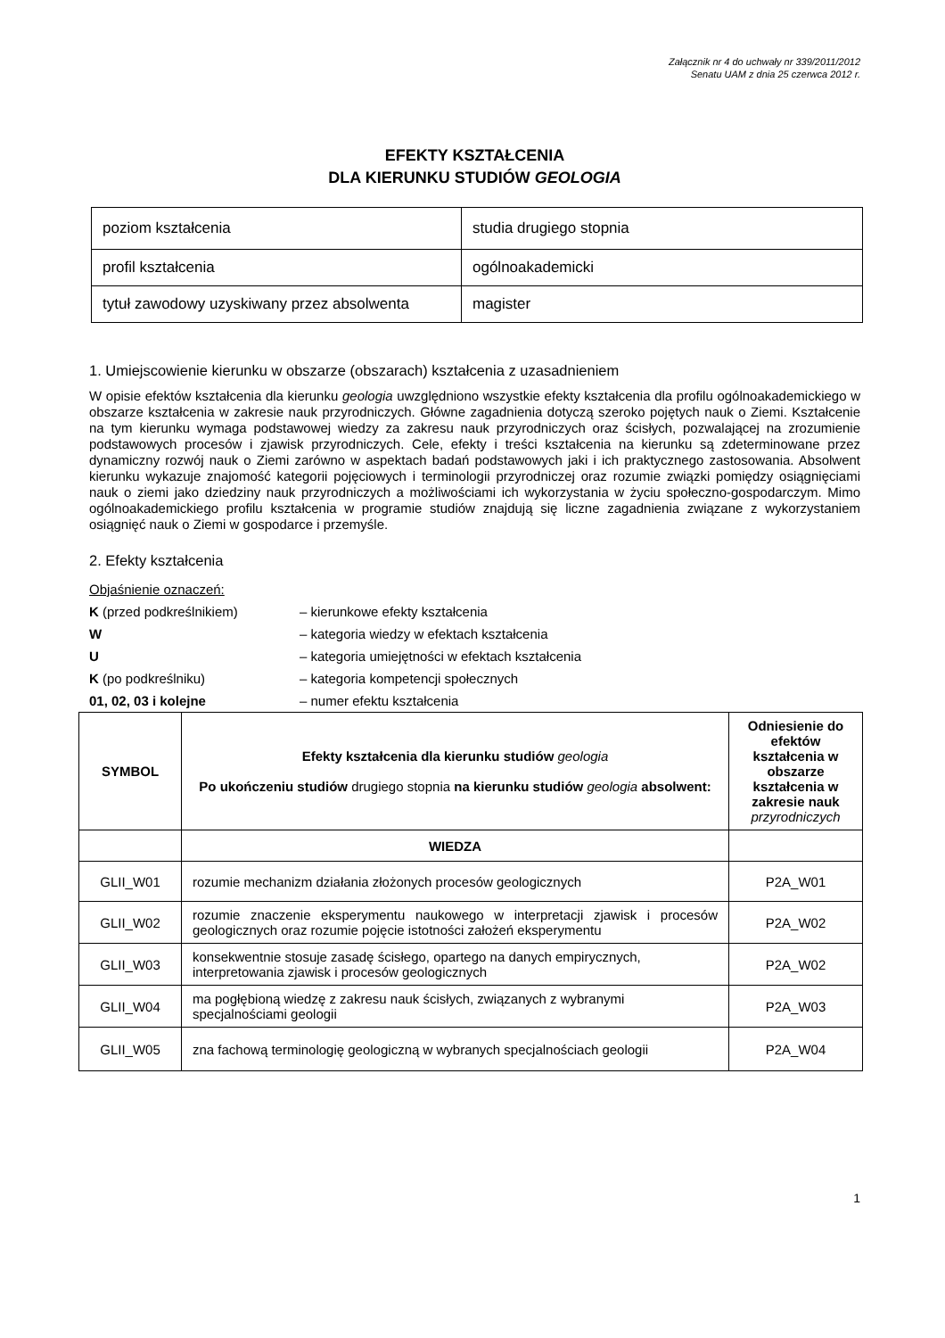Załącznik nr 4 do uchwały nr 339/2011/2012
Senatu UAM z dnia 25 czerwca 2012 r.
EFEKTY KSZTAŁCENIA
DLA KIERUNKU STUDIÓW GEOLOGIA
| poziom kształcenia | studia drugiego stopnia |
| profil kształcenia | ogólnoakademicki |
| tytuł zawodowy uzyskiwany przez absolwenta | magister |
1. Umiejscowienie kierunku w obszarze (obszarach) kształcenia z uzasadnieniem
W opisie efektów kształcenia dla kierunku geologia uwzględniono wszystkie efekty kształcenia dla profilu ogólnoakademickiego w obszarze kształcenia w zakresie nauk przyrodniczych. Główne zagadnienia dotyczą szeroko pojętych nauk o Ziemi. Kształcenie na tym kierunku wymaga podstawowej wiedzy za zakresu nauk przyrodniczych oraz ścisłych, pozwalającej na zrozumienie podstawowych procesów i zjawisk przyrodniczych. Cele, efekty i treści kształcenia na kierunku są zdeterminowane przez dynamiczny rozwój nauk o Ziemi zarówno w aspektach badań podstawowych jaki i ich praktycznego zastosowania. Absolwent kierunku wykazuje znajomość kategorii pojęciowych i terminologii przyrodniczej oraz rozumie związki pomiędzy osiągnięciami nauk o ziemi jako dziedziny nauk przyrodniczych a możliwościami ich wykorzystania w życiu społeczno-gospodarczym. Mimo ogólnoakademickiego profilu kształcenia w programie studiów znajdują się liczne zagadnienia związane z wykorzystaniem osiągnięć nauk o Ziemi w gospodarce i przemyśle.
2. Efekty kształcenia
Objaśnienie oznaczeń:
K (przed podkreślnikiem) – kierunkowe efekty kształcenia
W – kategoria wiedzy w efektach kształcenia
U – kategoria umiejętności w efektach kształcenia
K (po podkreślniku) – kategoria kompetencji społecznych
01, 02, 03 i kolejne – numer efektu kształcenia
| SYMBOL | Efekty kształcenia dla kierunku studiów geologia Po ukończeniu studiów drugiego stopnia na kierunku studiów geologia absolwent: | Odniesienie do efektów kształcenia w obszarze kształcenia w zakresie nauk przyrodniczych |
| --- | --- | --- |
| | WIEDZA | |
| GLII_W01 | rozumie mechanizm działania złożonych procesów geologicznych | P2A_W01 |
| GLII_W02 | rozumie znaczenie eksperymentu naukowego w interpretacji zjawisk i procesów geologicznych oraz rozumie pojęcie istotności założeń eksperymentu | P2A_W02 |
| GLII_W03 | konsekwentnie stosuje zasadę ścisłego, opartego na danych empirycznych, interpretowania zjawisk i procesów geologicznych | P2A_W02 |
| GLII_W04 | ma pogłębioną wiedzę z zakresu nauk ścisłych, związanych z wybranymi specjalnościami geologii | P2A_W03 |
| GLII_W05 | zna fachową terminologię geologiczną w wybranych specjalnościach geologii | P2A_W04 |
1